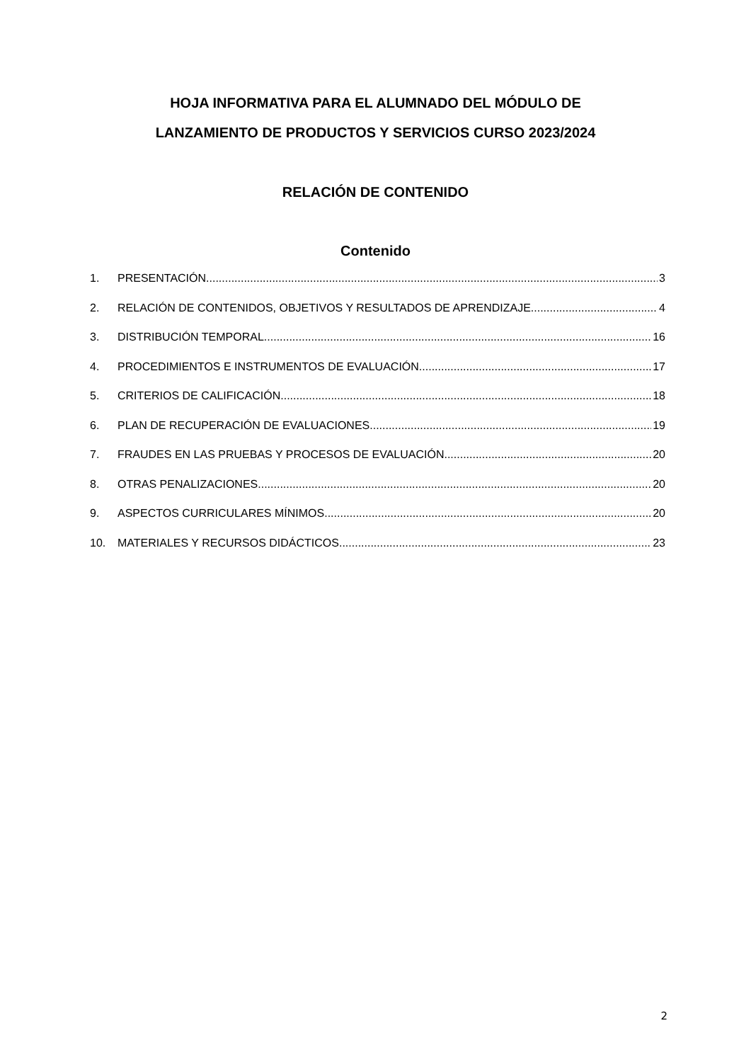HOJA INFORMATIVA PARA EL ALUMNADO DEL MÓDULO DE
LANZAMIENTO DE PRODUCTOS Y SERVICIOS CURSO 2023/2024
RELACIÓN DE CONTENIDO
Contenido
1. PRESENTACIÓN 3
2. RELACIÓN DE CONTENIDOS, OBJETIVOS Y RESULTADOS DE APRENDIZAJE 4
3. DISTRIBUCIÓN TEMPORAL 16
4. PROCEDIMIENTOS E INSTRUMENTOS DE EVALUACIÓN 17
5. CRITERIOS DE CALIFICACIÓN 18
6. PLAN DE RECUPERACIÓN DE EVALUACIONES 19
7. FRAUDES EN LAS PRUEBAS Y PROCESOS DE EVALUACIÓN 20
8. OTRAS PENALIZACIONES 20
9. ASPECTOS CURRICULARES MÍNIMOS 20
10. MATERIALES Y RECURSOS DIDÁCTICOS 23
2